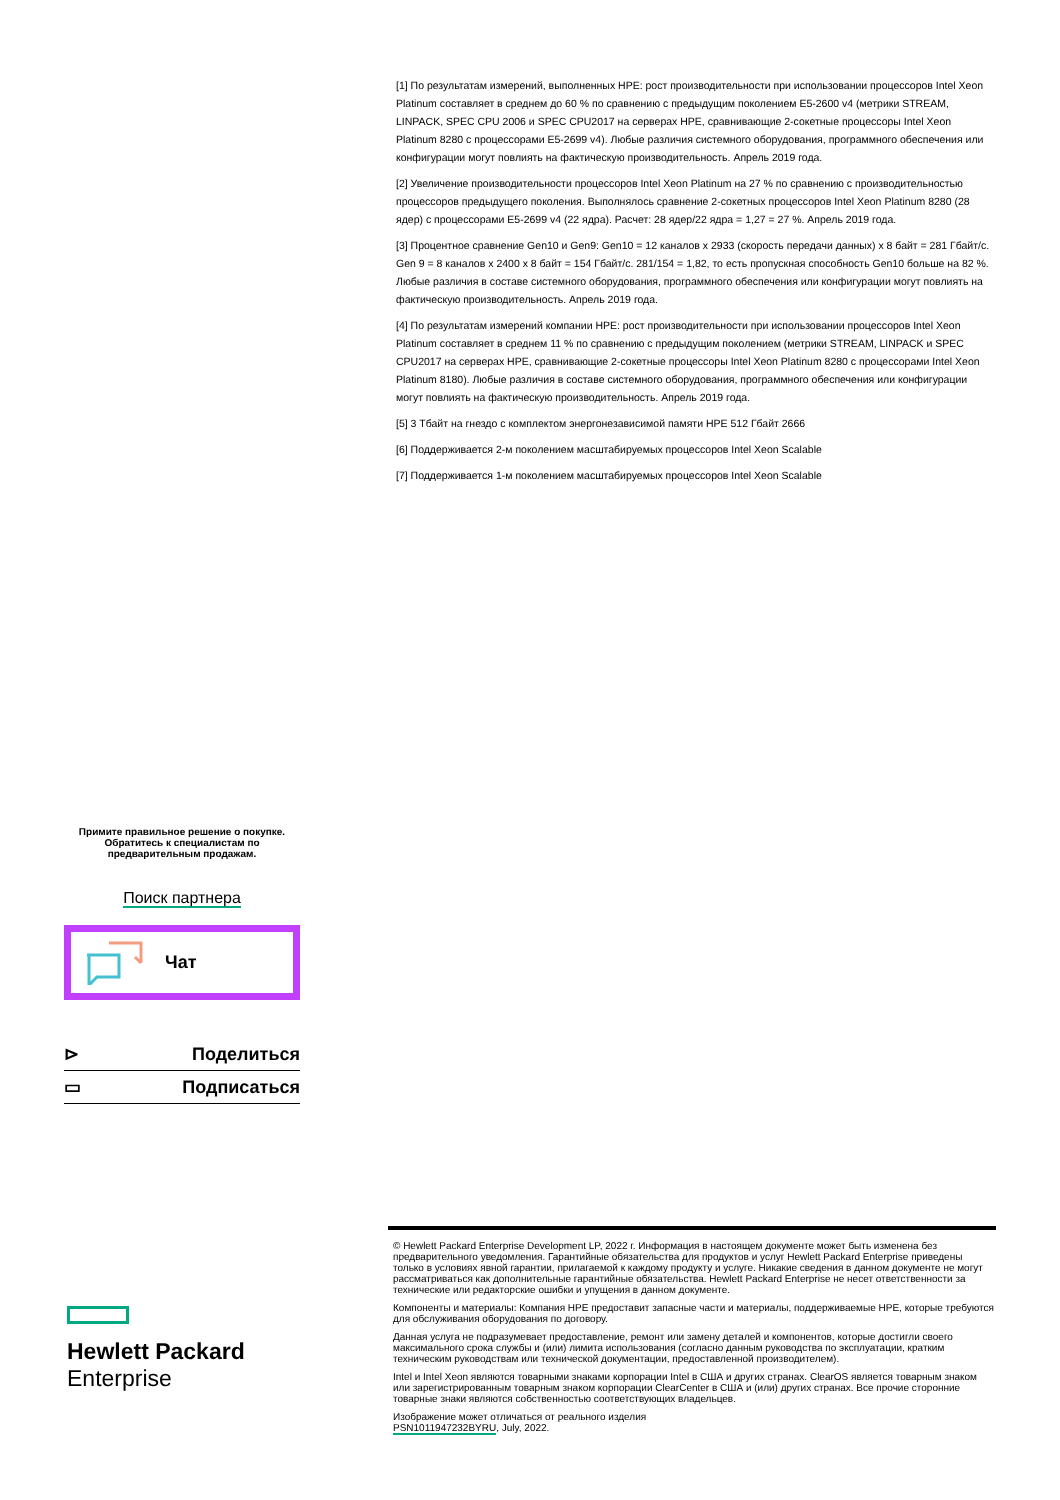[1] По результатам измерений, выполненных HPE: рост производительности при использовании процессоров Intel Xeon Platinum составляет в среднем до 60 % по сравнению с предыдущим поколением E5-2600 v4 (метрики STREAM, LINPACK, SPEC CPU 2006 и SPEC CPU2017 на серверах HPE, сравнивающие 2-сокетные процессоры Intel Xeon Platinum 8280 с процессорами E5-2699 v4). Любые различия системного оборудования, программного обеспечения или конфигурации могут повлиять на фактическую производительность. Апрель 2019 года.
[2] Увеличение производительности процессоров Intel Xeon Platinum на 27 % по сравнению с производительностью процессоров предыдущего поколения. Выполнялось сравнение 2-сокетных процессоров Intel Xeon Platinum 8280 (28 ядер) с процессорами E5-2699 v4 (22 ядра). Расчет: 28 ядер/22 ядра = 1,27 = 27 %. Апрель 2019 года.
[3] Процентное сравнение Gen10 и Gen9: Gen10 = 12 каналов x 2933 (скорость передачи данных) x 8 байт = 281 Гбайт/с. Gen 9 = 8 каналов x 2400 x 8 байт = 154 Гбайт/с. 281/154 = 1,82, то есть пропускная способность Gen10 больше на 82 %. Любые различия в составе системного оборудования, программного обеспечения или конфигурации могут повлиять на фактическую производительность. Апрель 2019 года.
[4] По результатам измерений компании HPE: рост производительности при использовании процессоров Intel Xeon Platinum составляет в среднем 11 % по сравнению с предыдущим поколением (метрики STREAM, LINPACK и SPEC CPU2017 на серверах HPE, сравнивающие 2-сокетные процессоры Intel Xeon Platinum 8280 с процессорами Intel Xeon Platinum 8180). Любые различия в составе системного оборудования, программного обеспечения или конфигурации могут повлиять на фактическую производительность. Апрель 2019 года.
[5] 3 Тбайт на гнездо с комплектом энергонезависимой памяти HPE 512 Гбайт 2666
[6] Поддерживается 2-м поколением масштабируемых процессоров Intel Xeon Scalable
[7] Поддерживается 1-м поколением масштабируемых процессоров Intel Xeon Scalable
Примите правильное решение о покупке.
Обратитесь к специалистам по
предварительным продажам.
Поиск партнера
Чат
⊳ Поделиться
▭ Подписаться
Hewlett Packard
Enterprise
© Hewlett Packard Enterprise Development LP, 2022 г. Информация в настоящем документе может быть изменена без предварительного уведомления. Гарантийные обязательства для продуктов и услуг Hewlett Packard Enterprise приведены только в условиях явной гарантии, прилагаемой к каждому продукту и услуге. Никакие сведения в данном документе не могут рассматриваться как дополнительные гарантийные обязательства. Hewlett Packard Enterprise не несет ответственности за технические или редакторские ошибки и упущения в данном документе.
Компоненты и материалы: Компания HPE предоставит запасные части и материалы, поддерживаемые HPE, которые требуются для обслуживания оборудования по договору.
Данная услуга не подразумевает предоставление, ремонт или замену деталей и компонентов, которые достигли своего максимального срока службы и (или) лимита использования (согласно данным руководства по эксплуатации, кратким техническим руководствам или технической документации, предоставленной производителем).
Intel и Intel Xeon являются товарными знаками корпорации Intel в США и других странах. ClearOS является товарным знаком или зарегистрированным товарным знаком корпорации ClearCenter в США и (или) других странах. Все прочие сторонние товарные знаки являются собственностью соответствующих владельцев.
Изображение может отличаться от реального изделия
PSN1011947232BYRU, July, 2022.